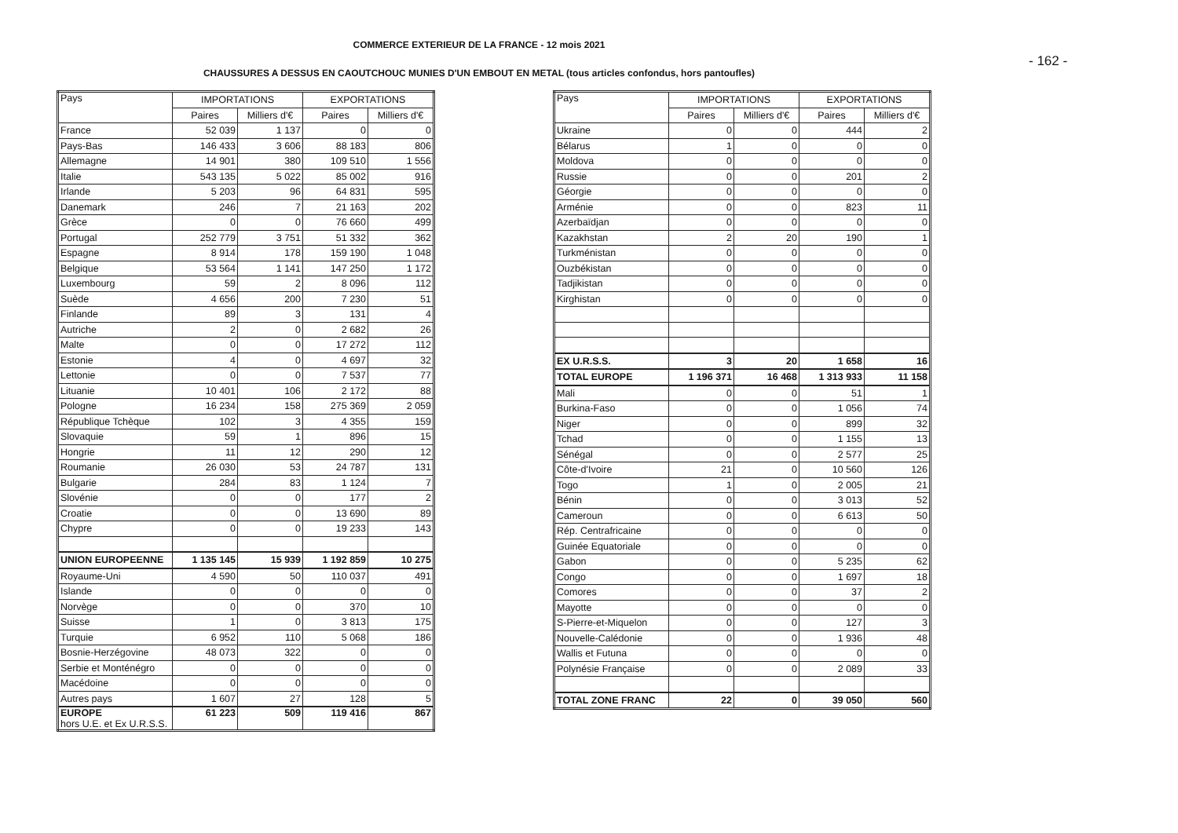COMMERCE EXTERIEUR DE LA FRANCE - 12 mois 2021
- 162 -
CHAUSSURES A DESSUS EN CAOUTCHOUC MUNIES D'UN EMBOUT EN METAL (tous articles confondus, hors pantoufles)
| Pays | IMPORTATIONS | | EXPORTATIONS | |
| --- | --- | --- | --- | --- |
| | Paires | Milliers d'€ | Paires | Milliers d'€ |
| France | 52 039 | 1 137 | 0 | 0 |
| Pays-Bas | 146 433 | 3 606 | 88 183 | 806 |
| Allemagne | 14 901 | 380 | 109 510 | 1 556 |
| Italie | 543 135 | 5 022 | 85 002 | 916 |
| Irlande | 5 203 | 96 | 64 831 | 595 |
| Danemark | 246 | 7 | 21 163 | 202 |
| Grèce | 0 | 0 | 76 660 | 499 |
| Portugal | 252 779 | 3 751 | 51 332 | 362 |
| Espagne | 8 914 | 178 | 159 190 | 1 048 |
| Belgique | 53 564 | 1 141 | 147 250 | 1 172 |
| Luxembourg | 59 | 2 | 8 096 | 112 |
| Suède | 4 656 | 200 | 7 230 | 51 |
| Finlande | 89 | 3 | 131 | 4 |
| Autriche | 2 | 0 | 2 682 | 26 |
| Malte | 0 | 0 | 17 272 | 112 |
| Estonie | 4 | 0 | 4 697 | 32 |
| Lettonie | 0 | 0 | 7 537 | 77 |
| Lituanie | 10 401 | 106 | 2 172 | 88 |
| Pologne | 16 234 | 158 | 275 369 | 2 059 |
| République Tchèque | 102 | 3 | 4 355 | 159 |
| Slovaquie | 59 | 1 | 896 | 15 |
| Hongrie | 11 | 12 | 290 | 12 |
| Roumanie | 26 030 | 53 | 24 787 | 131 |
| Bulgarie | 284 | 83 | 1 124 | 7 |
| Slovénie | 0 | 0 | 177 | 2 |
| Croatie | 0 | 0 | 13 690 | 89 |
| Chypre | 0 | 0 | 19 233 | 143 |
| UNION EUROPEENNE | 1 135 145 | 15 939 | 1 192 859 | 10 275 |
| Royaume-Uni | 4 590 | 50 | 110 037 | 491 |
| Islande | 0 | 0 | 0 | 0 |
| Norvège | 0 | 0 | 370 | 10 |
| Suisse | 1 | 0 | 3 813 | 175 |
| Turquie | 6 952 | 110 | 5 068 | 186 |
| Bosnie-Herzégovine | 48 073 | 322 | 0 | 0 |
| Serbie et Monténégro | 0 | 0 | 0 | 0 |
| Macédoine | 0 | 0 | 0 | 0 |
| Autres pays | 1 607 | 27 | 128 | 5 |
| EUROPE hors U.E. et Ex U.R.S.S. | 61 223 | 509 | 119 416 | 867 |
| Pays | IMPORTATIONS | | EXPORTATIONS | |
| --- | --- | --- | --- | --- |
| | Paires | Milliers d'€ | Paires | Milliers d'€ |
| Ukraine | 0 | 0 | 444 | 2 |
| Bélarus | 1 | 0 | 0 | 0 |
| Moldova | 0 | 0 | 0 | 0 |
| Russie | 0 | 0 | 201 | 2 |
| Géorgie | 0 | 0 | 0 | 0 |
| Arménie | 0 | 0 | 823 | 11 |
| Azerbaïdjan | 0 | 0 | 0 | 0 |
| Kazakhstan | 2 | 20 | 190 | 1 |
| Turkménistan | 0 | 0 | 0 | 0 |
| Ouzbékistan | 0 | 0 | 0 | 0 |
| Tadjikistan | 0 | 0 | 0 | 0 |
| Kirghistan | 0 | 0 | 0 | 0 |
| EX U.R.S.S. | 3 | 20 | 1 658 | 16 |
| TOTAL EUROPE | 1 196 371 | 16 468 | 1 313 933 | 11 158 |
| Mali | 0 | 0 | 51 | 1 |
| Burkina-Faso | 0 | 0 | 1 056 | 74 |
| Niger | 0 | 0 | 899 | 32 |
| Tchad | 0 | 0 | 1 155 | 13 |
| Sénégal | 0 | 0 | 2 577 | 25 |
| Côte-d'Ivoire | 21 | 0 | 10 560 | 126 |
| Togo | 1 | 0 | 2 005 | 21 |
| Bénin | 0 | 0 | 3 013 | 52 |
| Cameroun | 0 | 0 | 6 613 | 50 |
| Rép. Centrafricaine | 0 | 0 | 0 | 0 |
| Guinée Equatoriale | 0 | 0 | 0 | 0 |
| Gabon | 0 | 0 | 5 235 | 62 |
| Congo | 0 | 0 | 1 697 | 18 |
| Comores | 0 | 0 | 37 | 2 |
| Mayotte | 0 | 0 | 0 | 0 |
| S-Pierre-et-Miquelon | 0 | 0 | 127 | 3 |
| Nouvelle-Calédonie | 0 | 0 | 1 936 | 48 |
| Wallis et Futuna | 0 | 0 | 0 | 0 |
| Polynésie Française | 0 | 0 | 2 089 | 33 |
| TOTAL ZONE FRANC | 22 | 0 | 39 050 | 560 |